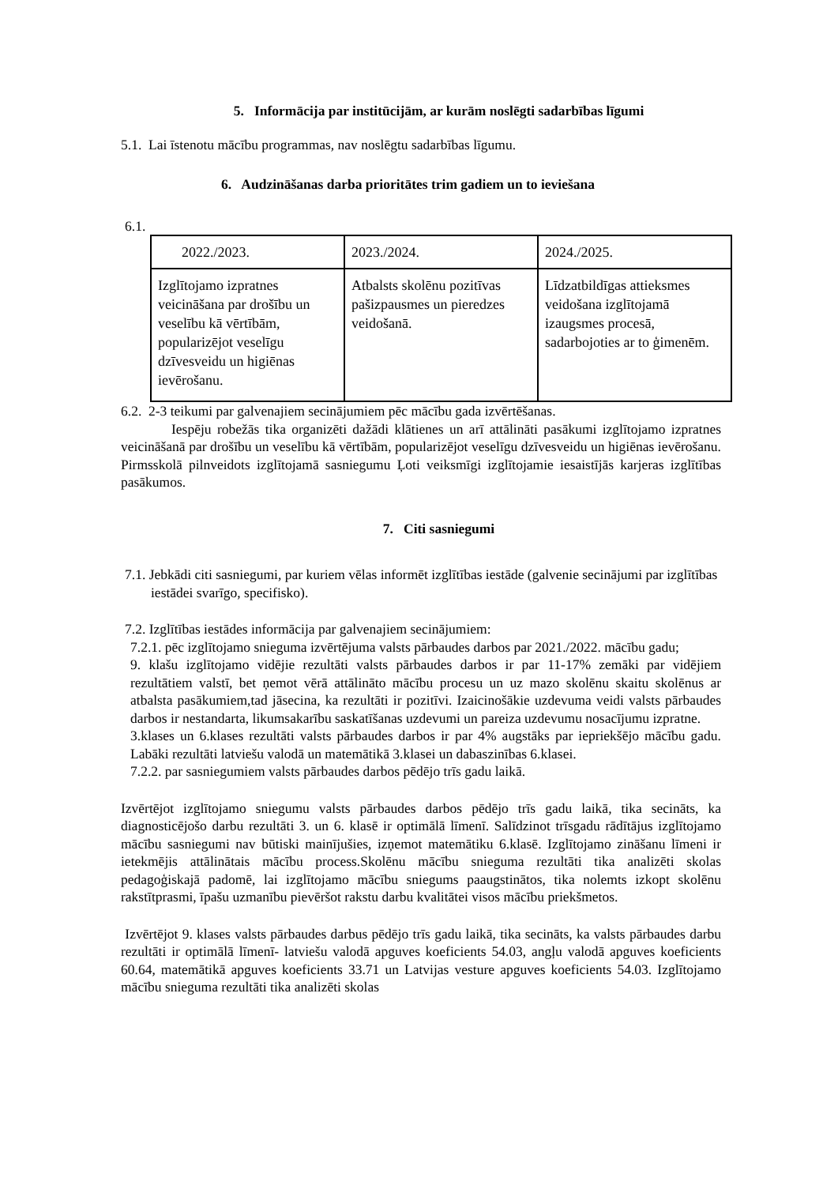5. Informācija par institūcijām, ar kurām noslēgti sadarbības līgumi
5.1. Lai īstenotu mācību programmas, nav noslēgtu sadarbības līgumu.
6. Audzināšanas darba prioritātes trim gadiem un to ieviešana
6.1.
| 2022./2023. | 2023./2024. | 2024./2025. |
| Izglītojamo izpratnes veicināšana par drošību un veselību kā vērtībām, popularizējot veselīgu dzīvesveidu un higiēnas ievērošanu. | Atbalsts skolēnu pozitīvas pašizpausmes un pieredzes veidošanā. | Līdzatbildīgas attieksmes veidošana izglītojamā izaugsmes procesā, sadarbojoties ar to ģimenēm. |
6.2. 2-3 teikumi par galvenajiem secinājumiem pēc mācību gada izvērtēšanas.
Iespēju robežās tika organizēti dažādi klātienes un arī attālināti pasākumi izglītojamo izpratnes veicināšanā par drošību un veselību kā vērtībām, popularizējot veselīgu dzīvesveidu un higiēnas ievērošanu. Pirmsskolā pilnveidots izglītojamā sasniegumu Ļoti veiksmīgi izglītojamie iesaistījās karjeras izglītības pasākumos.
7. Citi sasniegumi
7.1. Jebkādi citi sasniegumi, par kuriem vēlas informēt izglītības iestāde (galvenie secinājumi par izglītības iestādei svarīgo, specifisko).
7.2. Izglītības iestādes informācija par galvenajiem secinājumiem:
7.2.1. pēc izglītojamo snieguma izvērtējuma valsts pārbaudes darbos par 2021./2022. mācību gadu;
9. klašu izglītojamo vidējie rezultāti valsts pārbaudes darbos ir par 11-17% zemāki par vidējiem rezultātiem valstī, bet ņemot vērā attālināto mācību procesu un uz mazo skolēnu skaitu skolēnus ar atbalsta pasākumiem,tad jāsecina, ka rezultāti ir pozitīvi. Izaicinošākie uzdevuma veidi valsts pārbaudes darbos ir nestandarta, likumsakarību saskatīšanas uzdevumi un pareiza uzdevumu nosacījumu izpratne.
3.klases un 6.klases rezultāti valsts pārbaudes darbos ir par 4% augstāks par iepriekšējo mācību gadu. Labāki rezultāti latviešu valodā un matemātikā 3.klasei un dabaszinības 6.klasei.
7.2.2. par sasniegumiem valsts pārbaudes darbos pēdējo trīs gadu laikā.
Izvērtējot izglītojamo sniegumu valsts pārbaudes darbos pēdējo trīs gadu laikā, tika secināts, ka diagnosticējošo darbu rezultāti 3. un 6. klasē ir optimālā līmenī. Salīdzinot trīsgadu rādītājus izglītojamo mācību sasniegumi nav būtiski mainījušies, izņemot matemātiku 6.klasē. Izglītojamo zināšanu līmeni ir ietekmējis attālinātais mācību process.Skolēnu mācību snieguma rezultāti tika analizēti skolas pedagoģiskajā padomē, lai izglītojamo mācību sniegums paaugstinātos, tika nolemts izkopt skolēnu rakstītprasmi, īpašu uzmanību pievēršot rakstu darbu kvalitātei visos mācību priekšmetos.
Izvērtējot 9. klases valsts pārbaudes darbus pēdējo trīs gadu laikā, tika secināts, ka valsts pārbaudes darbu rezultāti ir optimālā līmenī- latviešu valodā apguves koeficients 54.03, angļu valodā apguves koeficients 60.64, matemātikā apguves koeficients 33.71 un Latvijas vesture apguves koeficients 54.03. Izglītojamo mācību snieguma rezultāti tika analizēti skolas